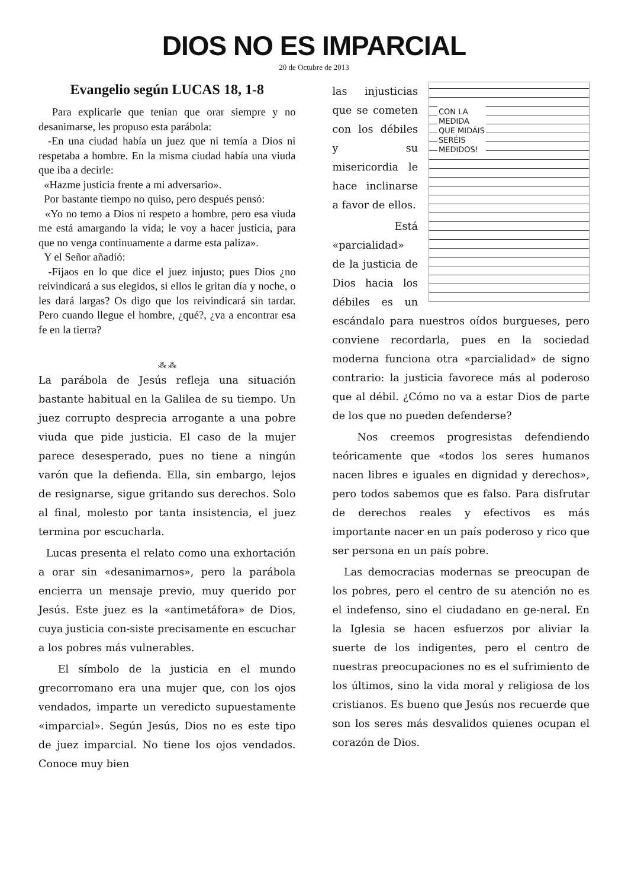DIOS NO ES IMPARCIAL
20 de Octubre de 2013
Evangelio según LUCAS 18, 1-8
Para explicarle que tenían que orar siempre y no desanimarse, les propuso esta parábola:
-En una ciudad había un juez que ni temía a Dios ni respetaba a hombre. En la misma ciudad había una viuda que iba a decirle:
«Hazme justicia frente a mi adversario».
Por bastante tiempo no quiso, pero después pensó:
«Yo no temo a Dios ni respeto a hombre, pero esa viuda me está amargando la vida; le voy a hacer justicia, para que no venga continuamente a darme esta paliza».
Y el Señor añadió:
-Fijaos en lo que dice el juez injusto; pues Dios ¿no reivindicará a sus elegidos, si ellos le gritan día y noche, o les dará largas? Os digo que los reivindicará sin tardar. Pero cuando llegue el hombre, ¿qué?, ¿va a encontrar esa fe en la tierra?
⁂ ⁂
La parábola de Jesús refleja una situación bastante habitual en la Galilea de su tiempo. Un juez corrupto desprecia arrogante a una pobre viuda que pide justicia. El caso de la mujer parece desesperado, pues no tiene a ningún varón que la defienda. Ella, sin embargo, lejos de resignarse, sigue gritando sus derechos. Solo al final, molesto por tanta insistencia, el juez termina por escucharla.
Lucas presenta el relato como una exhortación a orar sin «desanimarnos», pero la parábola encierra un mensaje previo, muy querido por Jesús. Este juez es la «antimetáfora» de Dios, cuya justicia con-siste precisamente en escuchar a los pobres más vulnerables.
El símbolo de la justicia en el mundo grecorromano era una mujer que, con los ojos vendados, imparte un veredicto supuestamente «imparcial». Según Jesús, Dios no es este tipo de juez imparcial. No tiene los ojos vendados. Conoce muy bien
CON LA
MEDIDA
QUE MIDÁIS
SERÉIS
MEDIDOS!
las injusticias que se cometen con los débiles y su misericordia le hace inclinarse a favor de ellos.
Está «parcialidad» de la justicia de Dios hacia los débiles es un escándalo para nuestros oídos burgueses, pero conviene recordarla, pues en la sociedad moderna funciona otra «parcialidad» de signo contrario: la justicia favorece más al poderoso que al débil. ¿Cómo no va a estar Dios de parte de los que no pueden defenderse?
Nos creemos progresistas defendiendo teóricamente que «todos los seres humanos nacen libres e iguales en dignidad y derechos», pero todos sabemos que es falso. Para disfrutar de derechos reales y efectivos es más importante nacer en un país poderoso y rico que ser persona en un país pobre.
Las democracias modernas se preocupan de los pobres, pero el centro de su atención no es el indefenso, sino el ciudadano en ge-neral. En la Iglesia se hacen esfuerzos por aliviar la suerte de los indigentes, pero el centro de nuestras preocupaciones no es el sufrimiento de los últimos, sino la vida moral y religiosa de los cristianos. Es bueno que Jesús nos recuerde que son los seres más desvalidos quienes ocupan el corazón de Dios.